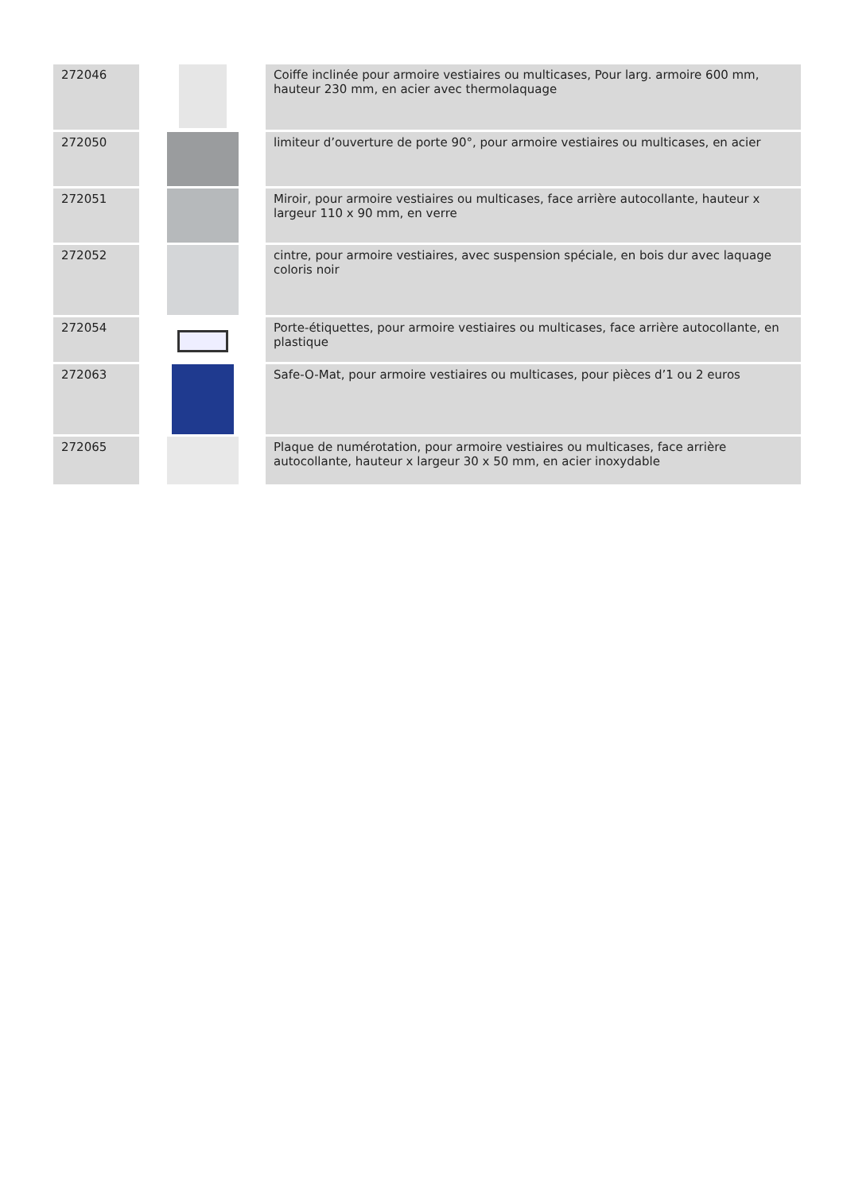| 272046 | | Coiffe inclinée pour armoire vestiaires ou multicases, Pour larg. armoire 600 mm, hauteur 230 mm, en acier avec thermolaquage |
| 272050 | | limiteur d’ouverture de porte 90°, pour armoire vestiaires ou multicases, en acier |
| 272051 | | Miroir, pour armoire vestiaires ou multicases, face arrière autocollante, hauteur x largeur 110 x 90 mm, en verre |
| 272052 | | cintre, pour armoire vestiaires, avec suspension spéciale, en bois dur avec laquage coloris noir |
| 272054 | | Porte-étiquettes, pour armoire vestiaires ou multicases, face arrière autocollante, en plastique |
| 272063 | | Safe-O-Mat, pour armoire vestiaires ou multicases, pour pièces d’1 ou 2 euros |
| 272065 | | Plaque de numérotation, pour armoire vestiaires ou multicases, face arrière autocollante, hauteur x largeur 30 x 50 mm, en acier inoxydable |